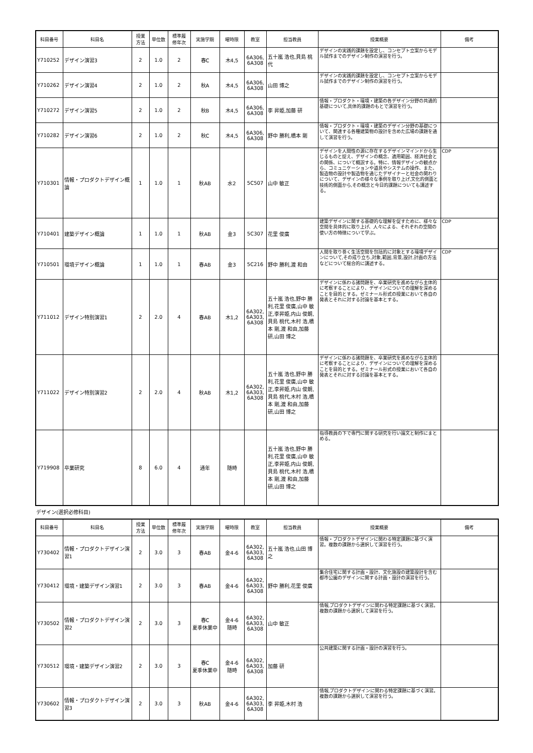| 科目番号 | 科目名 | 授業 方法 | 単位数 | 標準履 修年次 | 実施学期 | 曜時限 | 教室 | 担当教員 | 授業概要 | 備考 |
| --- | --- | --- | --- | --- | --- | --- | --- | --- | --- | --- |
| Y710252 | デザイン演習3 | 2 | 1.0 | 2 | 春C | 木4,5 | 6A306, 6A308 | 五十嵐 浩也,貝島 桃代 | デザインの実践的課題を設定し、コンセプト立案からモデル試作までのデザイン制作の演習を行う。 | |
| Y710262 | デザイン演習4 | 2 | 1.0 | 2 | 秋A | 木4,5 | 6A306, 6A308 | 山田 博之 | デザインの実践的課題を設定し、コンセプト立案からモデル試作までのデザイン制作の演習を行う。 | |
| Y710272 | デザイン演習5 | 2 | 1.0 | 2 | 秋B | 木4,5 | 6A306, 6A308 | 李 昇姫,加藤 研 | 情報・プロダクト・環境・建築の各デザイン分野の共通的基礎について,具体的課題のもとで演習を行う。 | |
| Y710282 | デザイン演習6 | 2 | 1.0 | 2 | 秋C | 木4,5 | 6A306, 6A308 | 野中 勝利,橋本 剛 | 情報・プロダクト・環境・建築のデザイン分野の基礎について、関連する各種建築物の設計を含めた広場の課題を通して演習を行う。 | |
| Y710301 | 情報・プロダクトデザイン概論 | 1 | 1.0 | 1 | 秋AB | 水2 | 5C507 | 山中 敏正 | デザインを人間性の源に存在するデザインマインドから生じるものと捉え、デザインの概念、適用範囲、経済社会との関係、について概説する。特に、情報デザインの観点から、コミュニケーションや道具やシステムの操作、また、製造物の設計や製造物を通じたデザイナーと社会の関わりについて、デザインの様々な事例を取り上げ,文化的側面と技術的側面から,その概念と今日的課題についても講述する。 | CDP |
| Y710401 | 建築デザイン概論 | 1 | 1.0 | 1 | 秋AB | 金3 | 5C307 | 花里 俊廣 | 建築デザインに関する基礎的な理解を促すために、様々な空間を具体的に取り上げ、人々による、それぞれの空間の使い方の特徴について学ぶ。 | CDP |
| Y710501 | 環境デザイン概論 | 1 | 1.0 | 1 | 春AB | 金3 | 5C216 | 野中 勝利,渡 和由 | 人間を取り巻く生活空間を包括的に対象とする環境デザインについて,その成り立ち,対象,範囲,背景,設計,計画の方法などについて総合的に講述する。 | CDP |
| Y711012 | デザイン特別演習1 | 2 | 2.0 | 4 | 春AB | 木1,2 | 6A302, 6A303, 6A308 | 五十嵐 浩也,野中 勝利,花里 俊廣,山中 敏正,李昇姫,内山 俊朗,貝島 桃代,木村 浩,橋本 剛,渡 和由,加藤 研,山田 博之 | デザインに係わる諸問題を、卒業研究を進めながら主体的に考察することにより、デザインについての理解を深めることを目的とする。ゼミナール形式の授業において各自の発表とそれに対する討論を基本とする。 | |
| Y711022 | デザイン特別演習2 | 2 | 2.0 | 4 | 秋AB | 木1,2 | 6A302, 6A303, 6A308 | 五十嵐 浩也,野中 勝利,花里 俊廣,山中 敏正,李昇姫,内山 俊朗,貝島 桃代,木村 浩,橋本 剛,渡 和由,加藤 研,山田 博之 | デザインに係わる諸問題を、卒業研究を進めながら主体的に考察することにより、デザインについての理解を深めることを目的とする。ゼミナール形式の授業において各自の発表とそれに対する討論を基本とする。 | |
| Y719908 | 卒業研究 | 8 | 6.0 | 4 | 通年 | 随時 | | 五十嵐 浩也,野中 勝利,花里 俊廣,山中 敏正,李昇姫,内山 俊朗,貝島 桃代,木村 浩,橋本 剛,渡 和由,加藤 研,山田 博之 | 指導教員の下で専門に関する研究を行い論文と制作にまとめる。 | |
デザイン(選択必修科目)
| 科目番号 | 科目名 | 授業 方法 | 単位数 | 標準履 修年次 | 実施学期 | 曜時限 | 教室 | 担当教員 | 授業概要 | 備考 |
| --- | --- | --- | --- | --- | --- | --- | --- | --- | --- | --- |
| Y730402 | 情報・プロダクトデザイン演習1 | 2 | 3.0 | 3 | 春AB | 金4-6 | 6A302, 6A303, 6A308 | 五十嵐 浩也,山田 博之 | 情報・プロダクトデザインに関わる特定課題に基づく演習。複数の課題から選択して演習を行う。 | |
| Y730412 | 環境・建築デザイン演習1 | 2 | 3.0 | 3 | 春AB | 金4-6 | 6A302, 6A303, 6A308 | 野中 勝利,花里 俊廣 | 集合住宅に関する計画・設計、文化施設の建築設計を含む都市公園のデザインに関する計画・設計の演習を行う。 | |
| Y730502 | 情報・プロダクトデザイン演習2 | 2 | 3.0 | 3 | 春C 夏季休業中 | 金4-6 随時 | 6A302, 6A303, 6A308 | 山中 敏正 | 情報,プロダクトデザインに関わる特定課題に基づく演習。複数の課題から選択して演習を行う。 | |
| Y730512 | 環境・建築デザイン演習2 | 2 | 3.0 | 3 | 春C 夏季休業中 | 金4-6 随時 | 6A302, 6A303, 6A308 | 加藤 研 | 公共建築に関する計画・設計の演習を行う。 | |
| Y730602 | 情報・プロダクトデザイン演習3 | 2 | 3.0 | 3 | 秋AB | 金4-6 | 6A302, 6A303, 6A308 | 李 昇姫,木村 浩 | 情報,プロダクトデザインに関わる特定課題に基づく演習。複数の課題から選択して演習を行う。 | |